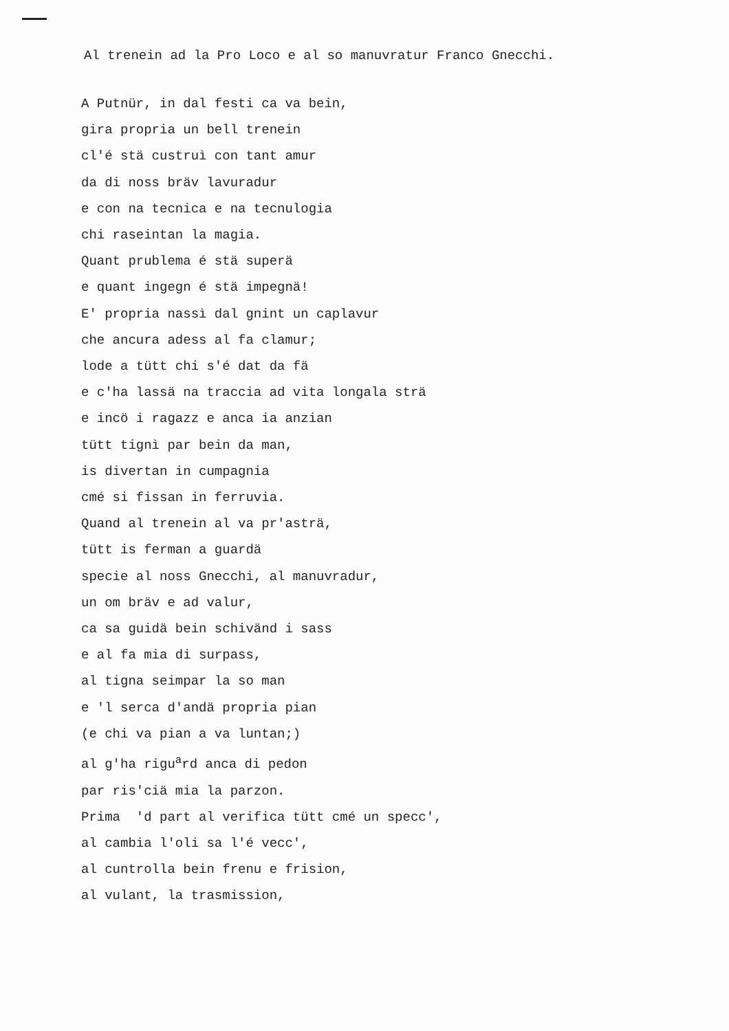Al trenein ad la Pro Loco e al so manuvratur Franco Gnecchi.
A Putnür, in dal festi ca va bein,
gira propria un bell trenein
cl'é stä custruì con tant amur
da di noss bräv lavuradur
e con na tecnica e na tecnulogia
chi raseintan la magia.
Quant prublema é stä superä
e quant ingegn é stä impegnä!
E' propria nassì dal gnint un caplavur
che ancura adess al fa clamur;
lode a tütt chi s'é dat da fä
e c'ha lassä na traccia ad vita longala strä
e incö i ragazz e anca ia anzian
tütt tignì par bein da man,
is divertan in cumpagnia
cmé si fissan in ferruvia.
Quand al trenein al va pr'asträ,
tütt is ferman a guardä
specie al noss Gnecchi, al manuvradur,
un om bräv e ad valur,
ca sa guidä bein schivänd i sass
e al fa mia di surpass,
al tigna seimpar la so man
e 'l serca d'andä propria pian
(e chi va pian a va luntan;)
al g'ha rigu<sup>a</sup>rd anca di pedon
par ris'ciä mia la parzon.
Prima 'd part al verifica tütt cmé un specc',
al cambia l'oli sa l'é vecc',
al cuntrolla bein frenu e frision,
al vulant, la trasmission,